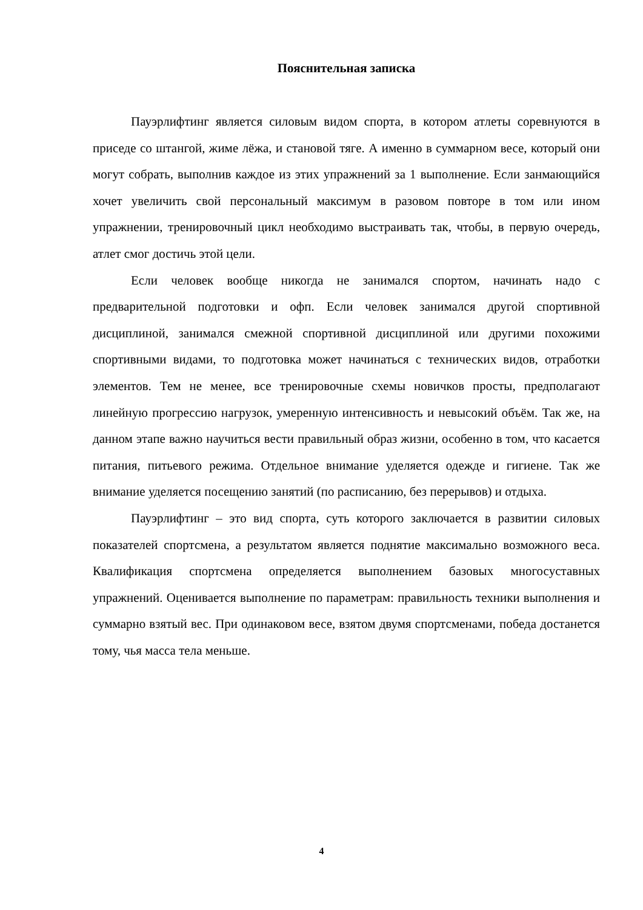Пояснительная записка
Пауэрлифтинг является силовым видом спорта, в котором атлеты соревнуются в приседе со штангой, жиме лёжа, и становой тяге. А именно в суммарном весе, который они могут собрать, выполнив каждое из этих упражнений за 1 выполнение. Если занмающийся хочет увеличить свой персональный максимум в разовом повторе в том или ином упражнении, тренировочный цикл необходимо выстраивать так, чтобы, в первую очередь, атлет смог достичь этой цели.
Если человек вообще никогда не занимался спортом, начинать надо с предварительной подготовки и офп. Если человек занимался другой спортивной дисциплиной, занимался смежной спортивной дисциплиной или другими похожими спортивными видами, то подготовка может начинаться с технических видов, отработки элементов. Тем не менее, все тренировочные схемы новичков просты, предполагают линейную прогрессию нагрузок, умеренную интенсивность и невысокий объём. Так же, на данном этапе важно научиться вести правильный образ жизни, особенно в том, что касается питания, питьевого режима. Отдельное внимание уделяется одежде и гигиене. Так же внимание уделяется посещению занятий (по расписанию, без перерывов) и отдыха.
Пауэрлифтинг – это вид спорта, суть которого заключается в развитии силовых показателей спортсмена, а результатом является поднятие максимально возможного веса. Квалификация спортсмена определяется выполнением базовых многосуставных упражнений. Оценивается выполнение по параметрам: правильность техники выполнения и суммарно взятый вес. При одинаковом весе, взятом двумя спортсменами, победа достанется тому, чья масса тела меньше.
4